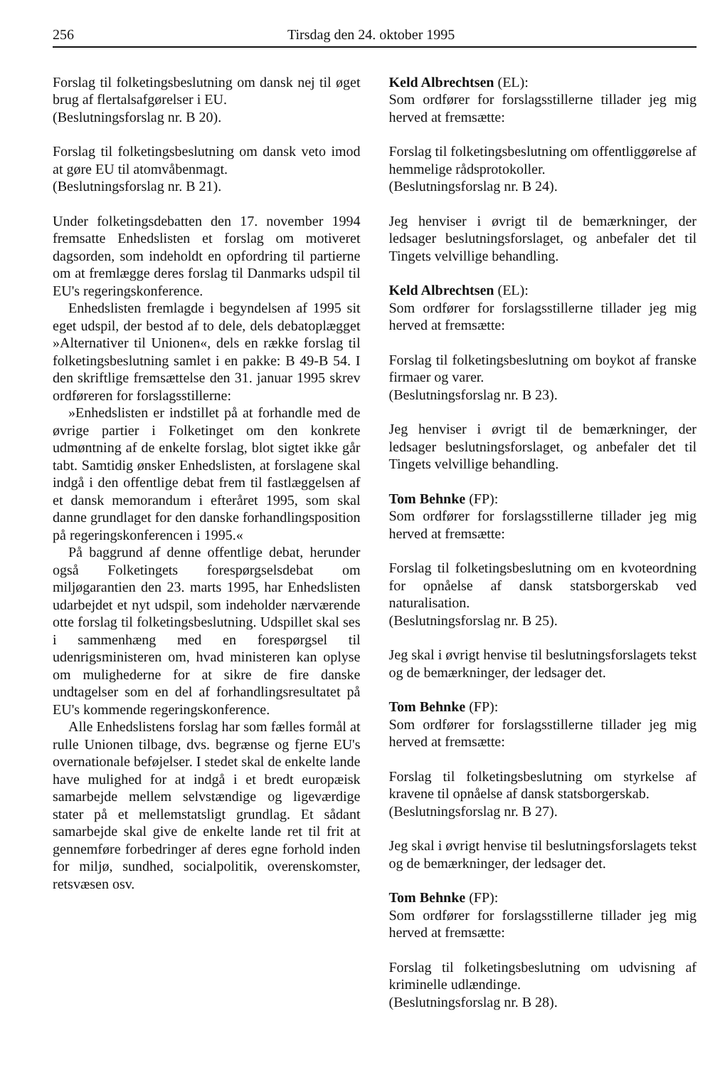256 Tirsdag den 24. oktober 1995
Forslag til folketingsbeslutning om dansk nej til øget brug af flertalsafgørelser i EU.
(Beslutningsforslag nr. B 20).
Forslag til folketingsbeslutning om dansk veto imod at gøre EU til atomvåbenmagt.
(Beslutningsforslag nr. B 21).
Under folketingsdebatten den 17. november 1994 fremsatte Enhedslisten et forslag om motiveret dagsorden, som indeholdt en opfordring til partierne om at fremlægge deres forslag til Danmarks udspil til EU's regeringskonference.
Enhedslisten fremlagde i begyndelsen af 1995 sit eget udspil, der bestod af to dele, dels debatoplægget »Alternativer til Unionen«, dels en række forslag til folketingsbeslutning samlet i en pakke: B 49-B 54. I den skriftlige fremsættelse den 31. januar 1995 skrev ordføreren for forslagsstillerne:
»Enhedslisten er indstillet på at forhandle med de øvrige partier i Folketinget om den konkrete udmøntning af de enkelte forslag, blot sigtet ikke går tabt. Samtidig ønsker Enhedslisten, at forslagene skal indgå i den offentlige debat frem til fastlæggelsen af et dansk memorandum i efteråret 1995, som skal danne grundlaget for den danske forhandlingsposition på regeringskonferencen i 1995.«
På baggrund af denne offentlige debat, herunder også Folketingets forespørgselsdebat om miljøgarantien den 23. marts 1995, har Enhedslisten udarbejdet et nyt udspil, som indeholder nærværende otte forslag til folketingsbeslutning. Udspillet skal ses i sammenhæng med en forespørgsel til udenrigsministeren om, hvad ministeren kan oplyse om mulighederne for at sikre de fire danske undtagelser som en del af forhandlingsresultatet på EU's kommende regeringskonference.
Alle Enhedslistens forslag har som fælles formål at rulle Unionen tilbage, dvs. begrænse og fjerne EU's overnationale beføjelser. I stedet skal de enkelte lande have mulighed for at indgå i et bredt europæisk samarbejde mellem selvstændige og ligeværdige stater på et mellemstatsligt grundlag. Et sådant samarbejde skal give de enkelte lande ret til frit at gennemføre forbedringer af deres egne forhold inden for miljø, sundhed, socialpolitik, overenskomster, retsvæsen osv.
Keld Albrechtsen (EL):
Som ordfører for forslagsstillerne tillader jeg mig herved at fremsætte:
Forslag til folketingsbeslutning om offentliggørelse af hemmelige rådsprotokoller.
(Beslutningsforslag nr. B 24).
Jeg henviser i øvrigt til de bemærkninger, der ledsager beslutningsforslaget, og anbefaler det til Tingets velvillige behandling.
Keld Albrechtsen (EL):
Som ordfører for forslagsstillerne tillader jeg mig herved at fremsætte:
Forslag til folketingsbeslutning om boykot af franske firmaer og varer.
(Beslutningsforslag nr. B 23).
Jeg henviser i øvrigt til de bemærkninger, der ledsager beslutningsforslaget, og anbefaler det til Tingets velvillige behandling.
Tom Behnke (FP):
Som ordfører for forslagsstillerne tillader jeg mig herved at fremsætte:
Forslag til folketingsbeslutning om en kvoteordning for opnåelse af dansk statsborgerskab ved naturalisation.
(Beslutningsforslag nr. B 25).
Jeg skal i øvrigt henvise til beslutningsforslagets tekst og de bemærkninger, der ledsager det.
Tom Behnke (FP):
Som ordfører for forslagsstillerne tillader jeg mig herved at fremsætte:
Forslag til folketingsbeslutning om styrkelse af kravene til opnåelse af dansk statsborgerskab.
(Beslutningsforslag nr. B 27).
Jeg skal i øvrigt henvise til beslutningsforslagets tekst og de bemærkninger, der ledsager det.
Tom Behnke (FP):
Som ordfører for forslagsstillerne tillader jeg mig herved at fremsætte:
Forslag til folketingsbeslutning om udvisning af kriminelle udlændinge.
(Beslutningsforslag nr. B 28).